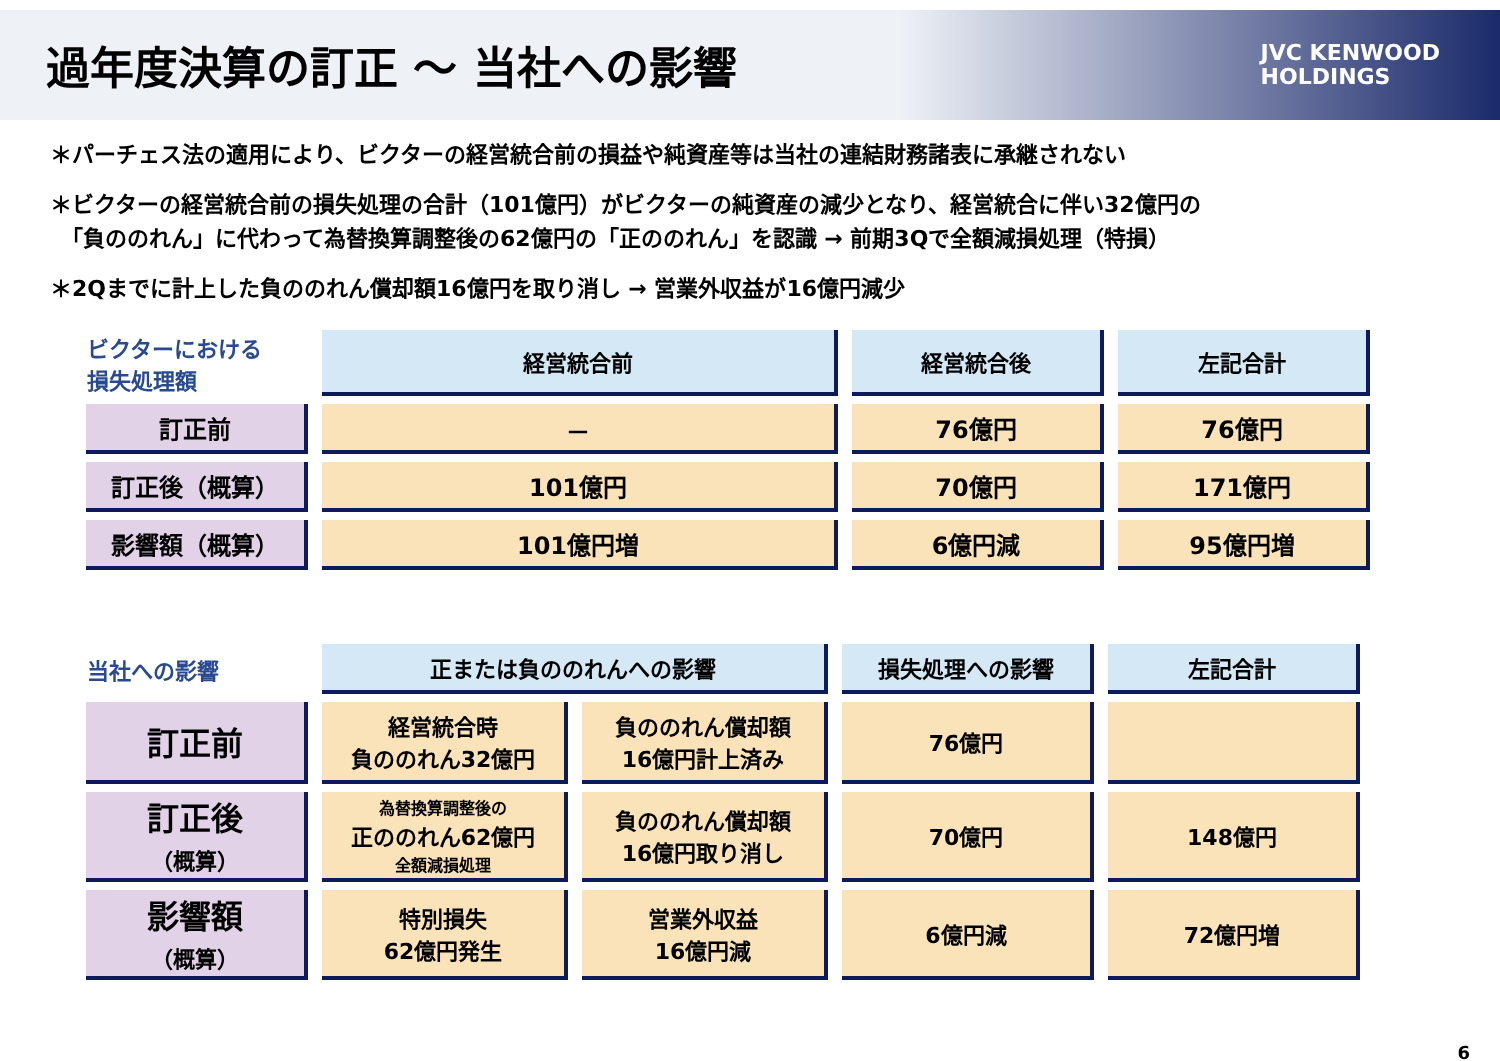過年度決算の訂正 ～ 当社への影響
JVC KENWOOD
HOLDINGS
＊パーチェス法の適用により、ビクターの経営統合前の損益や純資産等は当社の連結財務諸表に承継されない
＊ビクターの経営統合前の損失処理の合計（101億円）がビクターの純資産の減少となり、経営統合に伴い32億円の
　「負ののれん」に代わって為替換算調整後の62億円の「正ののれん」を認識 → 前期3Qで全額減損処理（特損）
＊2Qまでに計上した負ののれん償却額16億円を取り消し → 営業外収益が16億円減少
| ビクターにおける 損失処理額 | 経営統合前 | 経営統合後 | 左記合計 |
| 訂正前 | － | 76億円 | 76億円 |
| 訂正後（概算） | 101億円 | 70億円 | 171億円 |
| 影響額（概算） | 101億円増 | 6億円減 | 95億円増 |
| 当社への影響 | 正または負ののれんへの影響 | | 損失処理への影響 | 左記合計 |
| 訂正前 | 経営統合時 負ののれん32億円 | 負ののれん償却額 16億円計上済み | 76億円 | |
| 訂正後 （概算） | 為替換算調整後の 正ののれん62億円 全額減損処理 | 負ののれん償却額 16億円取り消し | 70億円 | 148億円 |
| 影響額 （概算） | 特別損失 62億円発生 | 営業外収益 16億円減 | 6億円減 | 72億円増 |
6